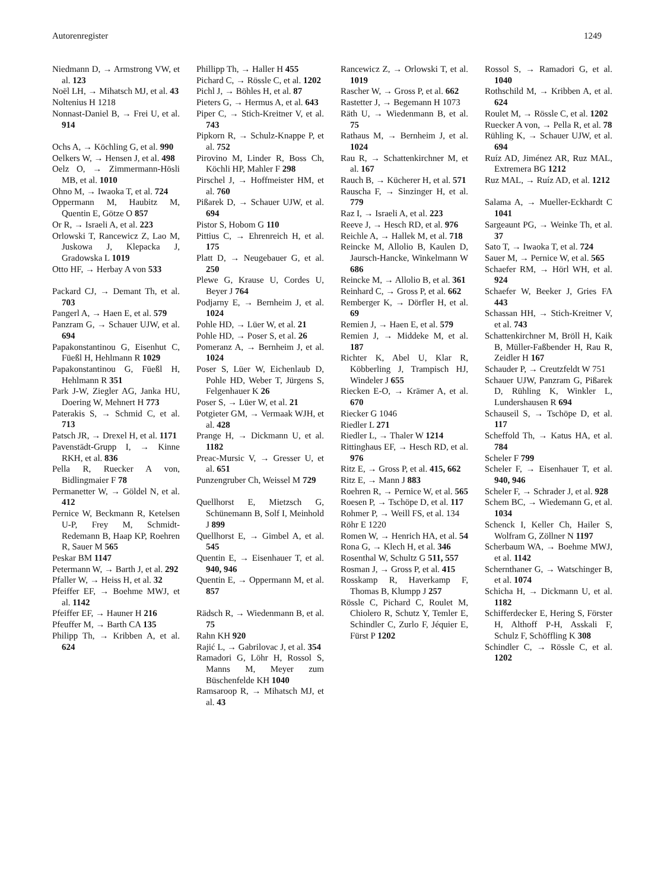Autorenregister 1249
Niedmann D, → Armstrong VW, et al. 123
Noël LH, → Mihatsch MJ, et al. 43
Noltenius H 1218
Nonnast-Daniel B, → Frei U, et al. 914
Ochs A, → Köchling G, et al. 990
Oelkers W, → Hensen J, et al. 498
Oelz O, → Zimmermann-Hösli MB, et al. 1010
Ohno M, → Iwaoka T, et al. 724
Oppermann M, Haubitz M, Quentin E, Götze O 857
Or R, → Israeli A, et al. 223
Orlowski T, Rancewicz Z, Lao M, Juskowa J, Klepacka J, Gradowska L 1019
Otto HF, → Herbay A von 533
Packard CJ, → Demant Th, et al. 703
Pangerl A, → Haen E, et al. 579
Panzram G, → Schauer UJW, et al. 694
Papakonstantinou G, Eisenhut C, Füeßl H, Hehlmann R 1029
Papakonstantinou G, Füeßl H, Hehlmann R 351
Park J-W, Ziegler AG, Janka HU, Doering W, Mehnert H 773
Paterakis S, → Schmid C, et al. 713
Patsch JR, → Drexel H, et al. 1171
Pavenstädt-Grupp I, → Kinne RKH, et al. 836
Pella R, Ruecker A von, Bidlingmaier F 78
Permanetter W, → Göldel N, et al. 412
Pernice W, Beckmann R, Ketelsen U-P, Frey M, Schmidt-Redemann B, Haap KP, Roehren R, Sauer M 565
Peskar BM 1147
Petermann W, → Barth J, et al. 292
Pfaller W, → Heiss H, et al. 32
Pfeiffer EF, → Boehme MWJ, et al. 1142
Pfeiffer EF, → Hauner H 216
Pfeuffer M, → Barth CA 135
Philipp Th, → Kribben A, et al. 624
Phillipp Th, → Haller H 455
Pichard C, → Rössle C, et al. 1202
Pichl J, → Böhles H, et al. 87
Pieters G, → Hermus A, et al. 643
Piper C, → Stich-Kreitner V, et al. 743
Pipkorn R, → Schulz-Knappe P, et al. 752
Pirovino M, Linder R, Boss Ch, Köchli HP, Mahler F 298
Pirschel J, → Hoffmeister HM, et al. 760
Pißarek D, → Schauer UJW, et al. 694
Pistor S, Hobom G 110
Pittius C, → Ehrenreich H, et al. 175
Platt D, → Neugebauer G, et al. 250
Plewe G, Krause U, Cordes U, Beyer J 764
Podjarny E, → Bernheim J, et al. 1024
Pohle HD, → Lüer W, et al. 21
Pohle HD, → Poser S, et al. 26
Pomeranz A, → Bernheim J, et al. 1024
Poser S, Lüer W, Eichenlaub D, Pohle HD, Weber T, Jürgens S, Felgenhauer K 26
Poser S, → Lüer W, et al. 21
Potgieter GM, → Vermaak WJH, et al. 428
Prange H, → Dickmann U, et al. 1182
Preac-Mursic V, → Gresser U, et al. 651
Punzengruber Ch, Weissel M 729
Quellhorst E, Mietzsch G, Schünemann B, Solf I, Meinhold J 899
Quellhorst E, → Gimbel A, et al. 545
Quentin E, → Eisenhauer T, et al. 940, 946
Quentin E, → Oppermann M, et al. 857
Rädsch R, → Wiedenmann B, et al. 75
Rahn KH 920
Rajić L, → Gabrilovac J, et al. 354
Ramadori G, Löhr H, Rossol S, Manns M, Meyer zum Büschenfelde KH 1040
Ramsaroop R, → Mihatsch MJ, et al. 43
Rancewicz Z, → Orlowski T, et al. 1019
Rascher W, → Gross P, et al. 662
Rastetter J, → Begemann H 1073
Räth U, → Wiedenmann B, et al. 75
Rathaus M, → Bernheim J, et al. 1024
Rau R, → Schattenkirchner M, et al. 167
Rauch B, → Kücherer H, et al. 571
Rauscha F, → Sinzinger H, et al. 779
Raz I, → Israeli A, et al. 223
Reeve J, → Hesch RD, et al. 976
Reichle A, → Hallek M, et al. 718
Reincke M, Allolio B, Kaulen D, Jaursch-Hancke, Winkelmann W 686
Reincke M, → Allolio B, et al. 361
Reinhard C, → Gross P, et al. 662
Remberger K, → Dörfler H, et al. 69
Remien J, → Haen E, et al. 579
Remien J, → Middeke M, et al. 187
Richter K, Abel U, Klar R, Köbberling J, Trampisch HJ, Windeler J 655
Riecken E-O, → Krämer A, et al. 670
Riecker G 1046
Riedler L 271
Riedler L, → Thaler W 1214
Rittinghaus EF, → Hesch RD, et al. 976
Ritz E, → Gross P, et al. 415, 662
Ritz E, → Mann J 883
Roehren R, → Pernice W, et al. 565
Roesen P, → Tschöpe D, et al. 117
Rohmer P, → Weill FS, et al. 134
Röhr E 1220
Romen W, → Henrich HA, et al. 54
Rona G, → Klech H, et al. 346
Rosenthal W, Schultz G 511, 557
Rosman J, → Gross P, et al. 415
Rosskamp R, Haverkamp F, Thomas B, Klumpp J 257
Rössle C, Pichard C, Roulet M, Chiolero R, Schutz Y, Temler E, Schindler C, Zurlo F, Jéquier E, Fürst P 1202
Rossol S, → Ramadori G, et al. 1040
Rothschild M, → Kribben A, et al. 624
Roulet M, → Rössle C, et al. 1202
Ruecker A von, → Pella R, et al. 78
Rühling K, → Schauer UJW, et al. 694
Ruíz AD, Jiménez AR, Ruz MAL, Extremera BG 1212
Ruz MAL, → Ruíz AD, et al. 1212
Salama A, → Mueller-Eckhardt C 1041
Sargeaunt PG, → Weinke Th, et al. 37
Sato T, → Iwaoka T, et al. 724
Sauer M, → Pernice W, et al. 565
Schaefer RM, → Hörl WH, et al. 924
Schaefer W, Beeker J, Gries FA 443
Schassan HH, → Stich-Kreitner V, et al. 743
Schattenkirchner M, Bröll H, Kaik B, Müller-Faßbender H, Rau R, Zeidler H 167
Schauder P, → Creutzfeldt W 751
Schauer UJW, Panzram G, Pißarek D, Rühling K, Winkler L, Lundershausen R 694
Schauseil S, → Tschöpe D, et al. 117
Scheffold Th, → Katus HA, et al. 784
Scheler F 799
Scheler F, → Eisenhauer T, et al. 940, 946
Scheler F, → Schrader J, et al. 928
Schem BC, → Wiedemann G, et al. 1034
Schenck I, Keller Ch, Hailer S, Wolfram G, Zöllner N 1197
Scherbaum WA, → Boehme MWJ, et al. 1142
Schernthaner G, → Watschinger B, et al. 1074
Schicha H, → Dickmann U, et al. 1182
Schifferdecker E, Hering S, Förster H, Althoff P-H, Asskali F, Schulz F, Schöffling K 308
Schindler C, → Rössle C, et al. 1202